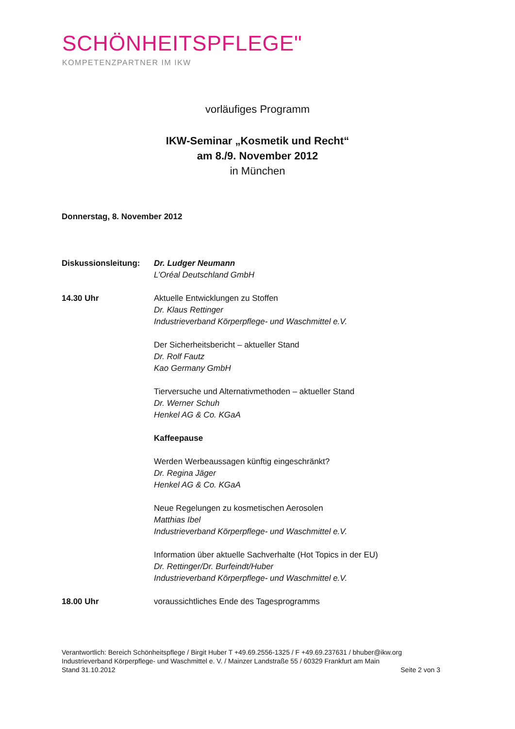SCHÖNHEITSPFLEGE"
KOMPETENZPARTNER IM IKW
vorläufiges Programm
IKW-Seminar „Kosmetik und Recht“
am 8./9. November 2012
in München
Donnerstag, 8. November 2012
Diskussionsleitung:
Dr. Ludger Neumann
L’Oréal Deutschland GmbH
14.30 Uhr Aktuelle Entwicklungen zu Stoffen
Dr. Klaus Rettinger
Industrieverband Körperpflege- und Waschmittel e.V.
Der Sicherheitsbericht – aktueller Stand
Dr. Rolf Fautz
Kao Germany GmbH
Tierversuche und Alternativmethoden – aktueller Stand
Dr. Werner Schuh
Henkel AG & Co. KGaA
Kaffeepause
Werden Werbeaussagen künftig eingeschränkt?
Dr. Regina Jäger
Henkel AG & Co. KGaA
Neue Regelungen zu kosmetischen Aerosolen
Matthias Ibel
Industrieverband Körperpflege- und Waschmittel e.V.
Information über aktuelle Sachverhalte (Hot Topics in der EU)
Dr. Rettinger/Dr. Burfeindt/Huber
Industrieverband Körperpflege- und Waschmittel e.V.
18.00 Uhr voraussichtliches Ende des Tagesprogramms
Verantwortlich: Bereich Schönheitspflege / Birgit Huber T +49.69.2556-1325 / F +49.69.237631 / bhuber@ikw.org
Industrieverband Körperpflege- und Waschmittel e. V. / Mainzer Landstraße 55 / 60329 Frankfurt am Main
Stand 31.10.2012 Seite 2 von 3